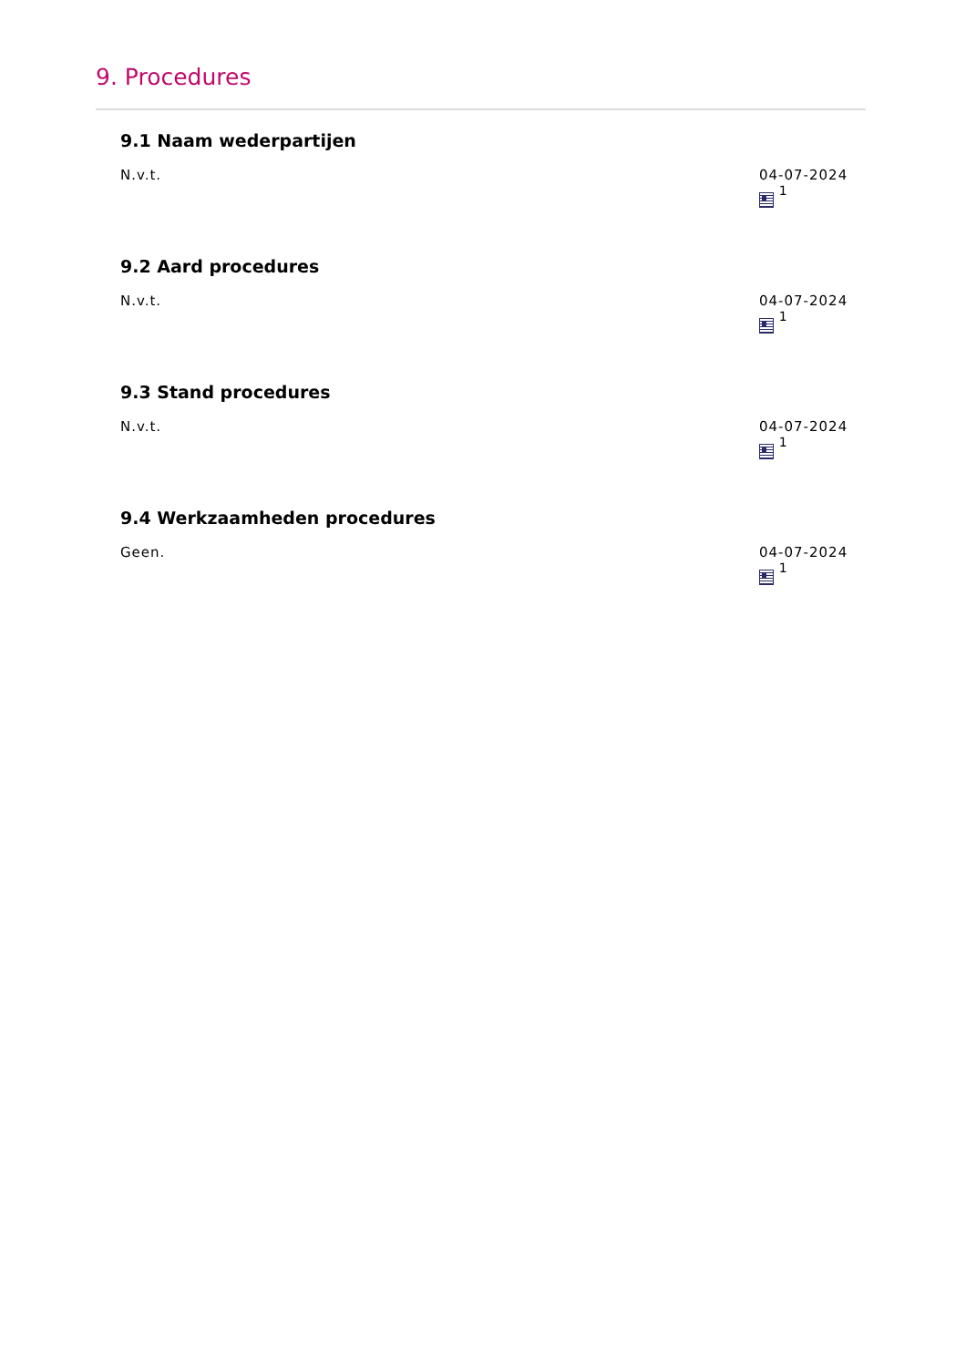9. Procedures
9.1 Naam wederpartijen
N.v.t. 04-07-2024
<sup>1</sup>
9.2 Aard procedures
N.v.t. 04-07-2024
<sup>1</sup>
9.3 Stand procedures
N.v.t. 04-07-2024
<sup>1</sup>
9.4 Werkzaamheden procedures
Geen. 04-07-2024
<sup>1</sup>